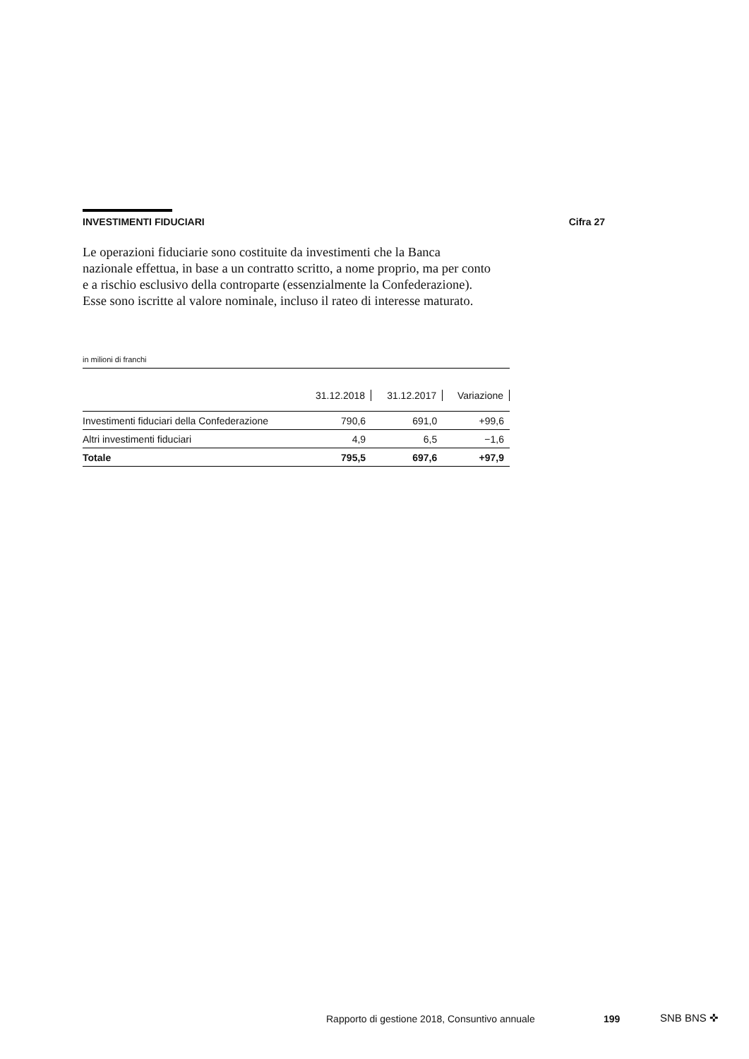INVESTIMENTI FIDUCIARI Cifra 27
Le operazioni fiduciarie sono costituite da investimenti che la Banca nazionale effettua, in base a un contratto scritto, a nome proprio, ma per conto e a rischio esclusivo della controparte (essenzialmente la Confederazione). Esse sono iscritte al valore nominale, incluso il rateo di interesse maturato.
in milioni di franchi
| | 31.12.2018 | 31.12.2017 | Variazione |
| --- | --- | --- | --- |
| Investimenti fiduciari della Confederazione | 790,6 | 691,0 | +99,6 |
| Altri investimenti fiduciari | 4,9 | 6,5 | −1,6 |
| Totale | 795,5 | 697,6 | +97,9 |
Rapporto di gestione 2018, Consuntivo annuale
199 SNB BNS ✜